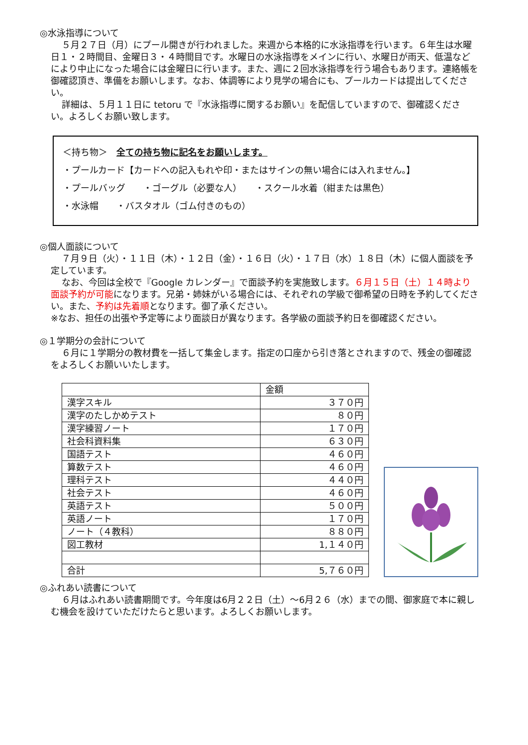◎水泳指導について
５月２７日（月）にプール開きが行われました。来週から本格的に水泳指導を行います。６年生は水曜日１・２時間目、金曜日３・４時間目です。水曜日の水泳指導をメインに行い、水曜日が雨天、低温などにより中止になった場合には金曜日に行います。また、週に２回水泳指導を行う場合もあります。連絡帳を御確認頂き、準備をお願いします。なお、体調等により見学の場合にも、プールカードは提出してください。
詳細は、５月１１日に tetoru で『水泳指導に関するお願い』を配信していますので、御確認ください。よろしくお願い致します。
＜持ち物＞　全ての持ち物に記名をお願いします。
・プールカード【カードへの記入もれや印・またはサインの無い場合には入れません。】
・プールバッグ　　・ゴーグル（必要な人）　　・スクール水着（紺または黒色）
・水泳帽　　・バスタオル（ゴム付きのもの）
◎個人面談について
７月９日（火）・１１日（木）・１２日（金）・１６日（火）・１７日（水）１８日（木）に個人面談を予定しています。
なお、今回は全校で『Google カレンダー』で面談予約を実施致します。６月１５日（土）１４時より面談予約が可能になります。兄弟・姉妹がいる場合には、それぞれの学級で御希望の日時を予約してください。また、予約は先着順となります。御了承ください。
※なお、担任の出張や予定等により面談日が異なります。各学級の面談予約日を御確認ください。
◎１学期分の会計について
６月に１学期分の教材費を一括して集金します。指定の口座から引き落とされますので、残金の御確認をよろしくお願いいたします。
| | 金額 |
| --- | --- |
| 漢字スキル | ３７０円 |
| 漢字のたしかめテスト | ８０円 |
| 漢字練習ノート | １７０円 |
| 社会科資料集 | ６３０円 |
| 国語テスト | ４６０円 |
| 算数テスト | ４６０円 |
| 理科テスト | ４４０円 |
| 社会テスト | ４６０円 |
| 英語テスト | ５００円 |
| 英語ノート | １７０円 |
| ノート（４教科） | ８８０円 |
| 図工教材 | 1,１４０円 |
| 合計 | 5,７６０円 |
◎ふれあい読書について
６月はふれあい読書期間です。今年度は6月２２日（土）～6月２６（水）までの間、御家庭で本に親しむ機会を設けていただけたらと思います。よろしくお願いします。